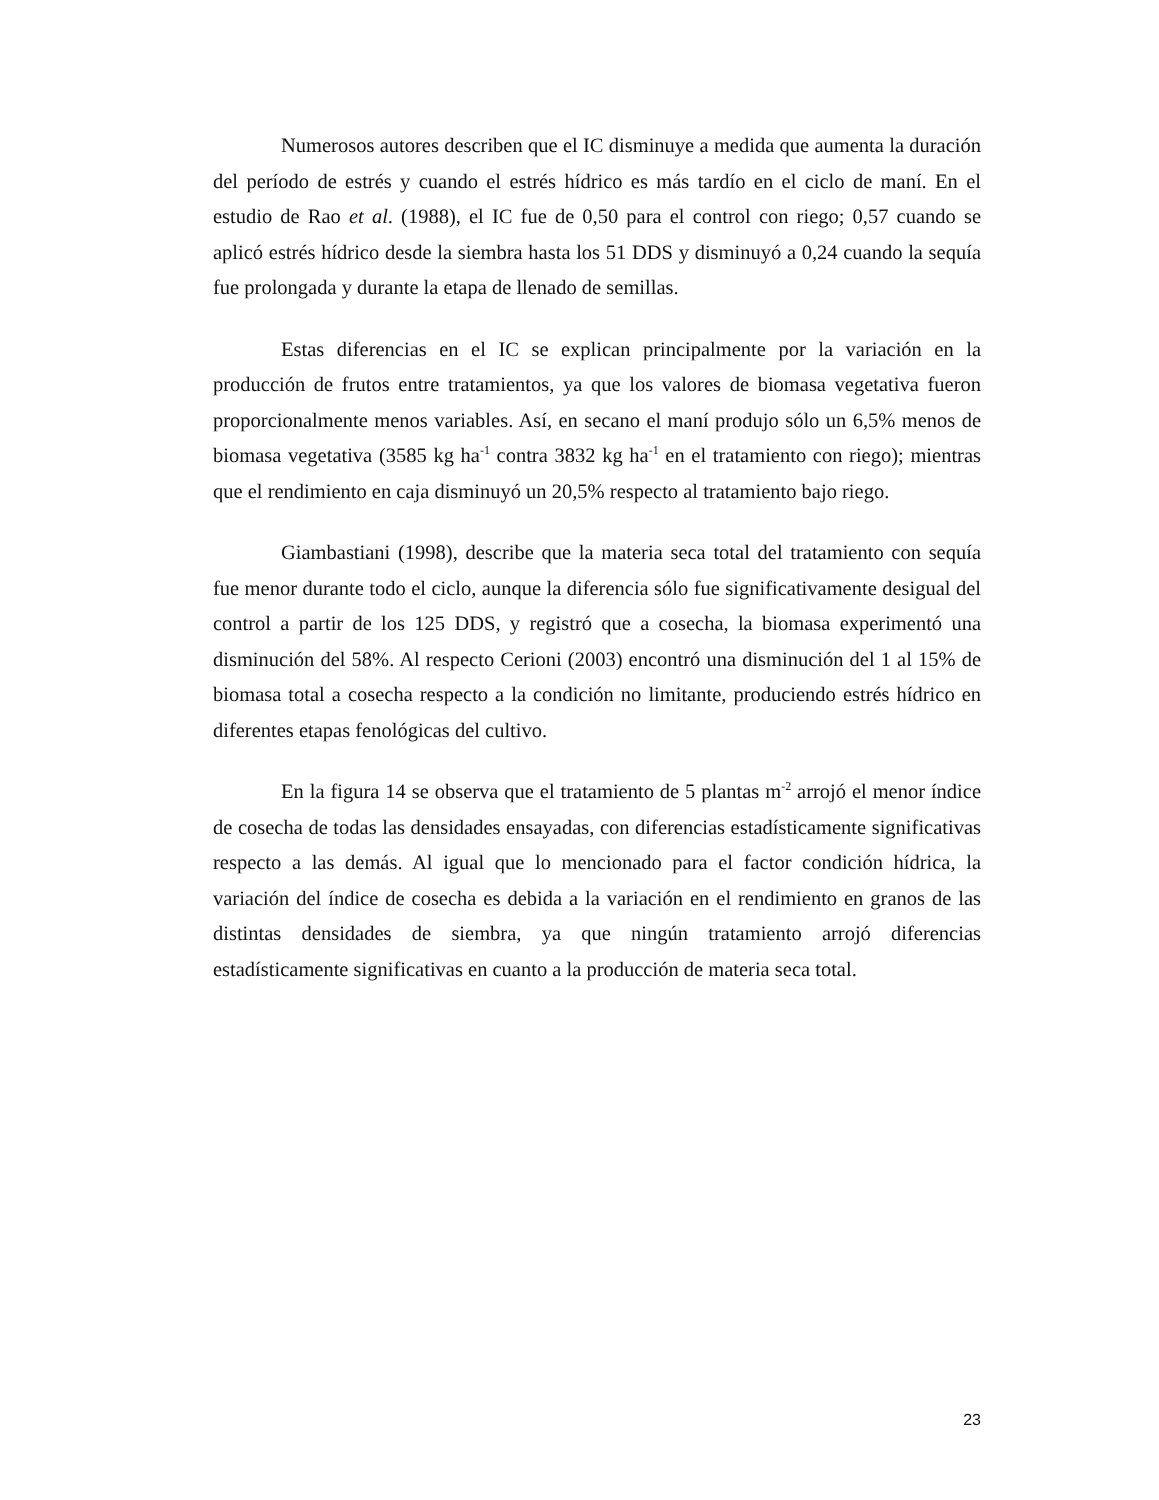Numerosos autores describen que el IC disminuye a medida que aumenta la duración del período de estrés y cuando el estrés hídrico es más tardío en el ciclo de maní. En el estudio de Rao et al. (1988), el IC fue de 0,50 para el control con riego; 0,57 cuando se aplicó estrés hídrico desde la siembra hasta los 51 DDS y disminuyó a 0,24 cuando la sequía fue prolongada y durante la etapa de llenado de semillas.
Estas diferencias en el IC se explican principalmente por la variación en la producción de frutos entre tratamientos, ya que los valores de biomasa vegetativa fueron proporcionalmente menos variables. Así, en secano el maní produjo sólo un 6,5% menos de biomasa vegetativa (3585 kg ha<sup>-1</sup> contra 3832 kg ha<sup>-1</sup> en el tratamiento con riego); mientras que el rendimiento en caja disminuyó un 20,5% respecto al tratamiento bajo riego.
Giambastiani (1998), describe que la materia seca total del tratamiento con sequía fue menor durante todo el ciclo, aunque la diferencia sólo fue significativamente desigual del control a partir de los 125 DDS, y registró que a cosecha, la biomasa experimentó una disminución del 58%. Al respecto Cerioni (2003) encontró una disminución del 1 al 15% de biomasa total a cosecha respecto a la condición no limitante, produciendo estrés hídrico en diferentes etapas fenológicas del cultivo.
En la figura 14 se observa que el tratamiento de 5 plantas m<sup>-2</sup> arrojó el menor índice de cosecha de todas las densidades ensayadas, con diferencias estadísticamente significativas respecto a las demás. Al igual que lo mencionado para el factor condición hídrica, la variación del índice de cosecha es debida a la variación en el rendimiento en granos de las distintas densidades de siembra, ya que ningún tratamiento arrojó diferencias estadísticamente significativas en cuanto a la producción de materia seca total.
23